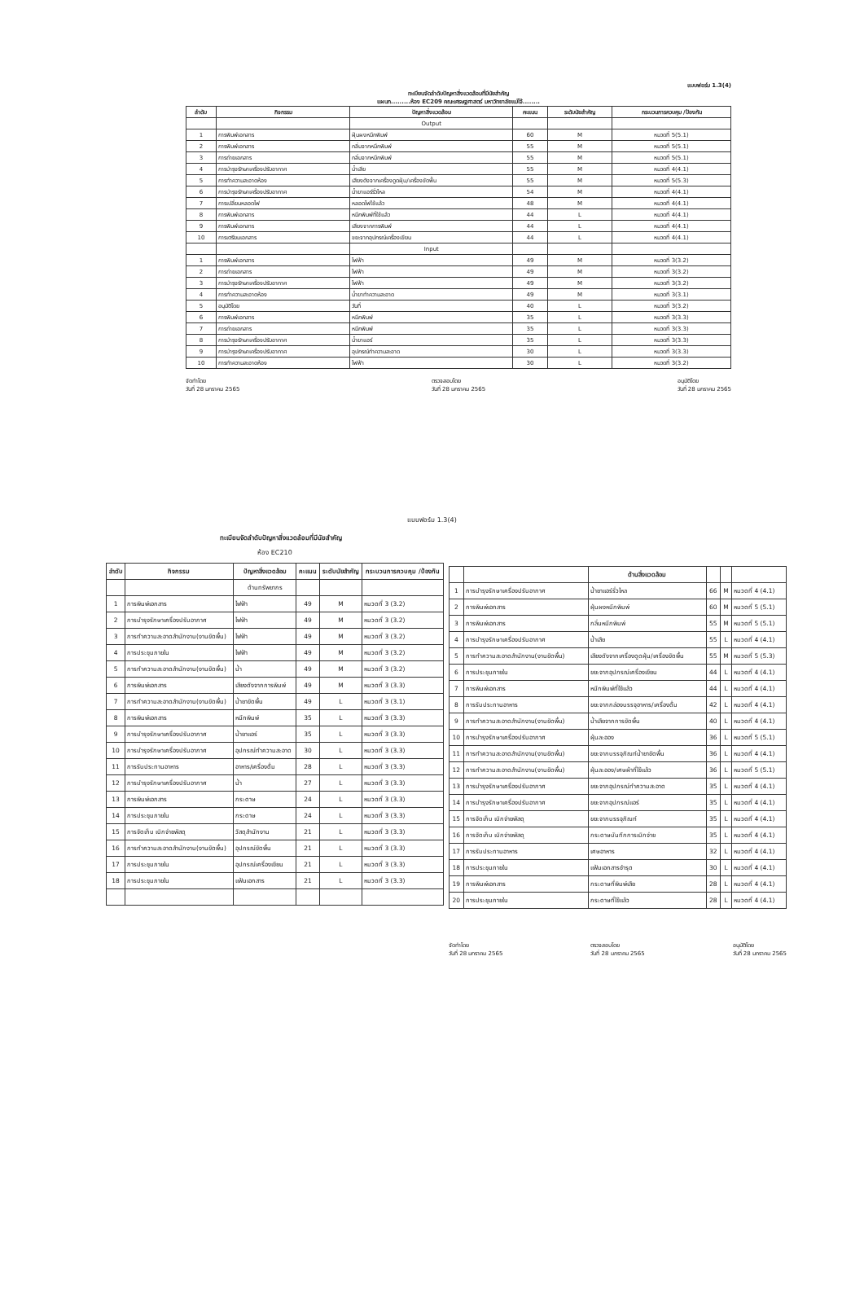แบบฟอร์ม 1.3(4)
ทะเบียนจัดลำดับปัญหาสิ่งแวดล้อมที่มีนัยสำคัญ
แผนก.........ห้อง EC209 คณะเศรษฐศาสตร์ มหาวิทยาลัยแม่โจ้........
| ลำดับ | กิจกรรม | ปัญหาสิ่งแวดล้อม | คะแนน | ระดับนัยสำคัญ | กระบวนการควบคุม /ป้องกัน |
| --- | --- | --- | --- | --- | --- |
| | | Output | | | |
| 1 | การพิมพ์เอกสาร | ฝุ่นผงหมึกพิมพ์ | 60 | M | หมวดที่ 5(5.1) |
| 2 | การพิมพ์เอกสาร | กลิ่นจากหมึกพิมพ์ | 55 | M | หมวดที่ 5(5.1) |
| 3 | การถ่ายเอกสาร | กลิ่นจากหมึกพิมพ์ | 55 | M | หมวดที่ 5(5.1) |
| 4 | การบำรุงรักษาเครื่องปรับอากาศ | น้ำเสีย | 55 | M | หมวดที่ 4(4.1) |
| 5 | การทำความสะอาดห้อง | เสียงดังจากเครื่องดูดฝุ่น/เครื่องขัดพื้น | 55 | M | หมวดที่ 5(5.3) |
| 6 | การบำรุงรักษาเครื่องปรับอากาศ | น้ำยาแอร์รั่วไหล | 54 | M | หมวดที่ 4(4.1) |
| 7 | การเปลี่ยนหลอดไฟ | หลอดไฟใช้แล้ว | 48 | M | หมวดที่ 4(4.1) |
| 8 | การพิมพ์เอกสาร | หมึกพิมพ์ที่ใช้แล้ว | 44 | L | หมวดที่ 4(4.1) |
| 9 | การพิมพ์เอกสาร | เสียงจากการพิมพ์ | 44 | L | หมวดที่ 4(4.1) |
| 10 | การเตรียมเอกสาร | ขยะจากอุปกรณ์เครื่องเขียน | 44 | L | หมวดที่ 4(4.1) |
| | | Input | | | |
| 1 | การพิมพ์เอกสาร | ไฟฟ้า | 49 | M | หมวดที่ 3(3.2) |
| 2 | การถ่ายเอกสาร | ไฟฟ้า | 49 | M | หมวดที่ 3(3.2) |
| 3 | การบำรุงรักษาเครื่องปรับอากาศ | ไฟฟ้า | 49 | M | หมวดที่ 3(3.2) |
| 4 | การทำความสะอาดห้อง | น้ำยาทำความสะอาด | 49 | M | หมวดที่ 3(3.1) |
| 5 | อนุมัติโดย | วันที่ | 40 | L | หมวดที่ 3(3.2) |
| 6 | การพิมพ์เอกสาร | หมึกพิมพ์ | 35 | L | หมวดที่ 3(3.3) |
| 7 | การถ่ายเอกสาร | หมึกพิมพ์ | 35 | L | หมวดที่ 3(3.3) |
| 8 | การบำรุงรักษาเครื่องปรับอากาศ | น้ำยาแอร์ | 35 | L | หมวดที่ 3(3.3) |
| 9 | การบำรุงรักษาเครื่องปรับอากาศ | อุปกรณ์ทำความสะอาด | 30 | L | หมวดที่ 3(3.3) |
| 10 | การทำความสะอาดห้อง | ไฟฟ้า | 30 | L | หมวดที่ 3(3.2) |
จัดทำโดย
วันที่ 28 มกราคม 2565 ตรวจสอบโดย
วันที่ 28 มกราคม 2565 อนุมัติโดย
วันที่ 28 มกราคม 2565
แบบฟอร์ม 1.3(4)
ทะเบียนจัดลำดับปัญหาสิ่งแวดล้อมที่มีนัยสำคัญ
ห้อง EC210
| ลำดับ | กิจกรรม | ปัญหาสิ่งแวดล้อม | คะแนน | ระดับนัยสำคัญ | กระบวนการควบคุม /ป้องกัน |
| --- | --- | --- | --- | --- | --- |
| | | ด้านทรัพยากร | | | |
| 1 | การพิมพ์เอกสาร | ไฟฟ้า | 49 | M | หมวดที่ 3 (3.2) |
| 2 | การบำรุงรักษาเครื่องปรับอากาศ | ไฟฟ้า | 49 | M | หมวดที่ 3 (3.2) |
| 3 | การทำความสะอาดสำนักงาน(งานขัดพื้น) | ไฟฟ้า | 49 | M | หมวดที่ 3 (3.2) |
| 4 | การประชุมภายใน | ไฟฟ้า | 49 | M | หมวดที่ 3 (3.2) |
| 5 | การทำความสะอาดสำนักงาน(งานขัดพื้น) | น้ำ | 49 | M | หมวดที่ 3 (3.2) |
| 6 | การพิมพ์เอกสาร | เสียงดังจากการพิมพ์ | 49 | M | หมวดที่ 3 (3.3) |
| 7 | การทำความสะอาดสำนักงาน(งานขัดพื้น) | น้ำยาขัดพื้น | 49 | L | หมวดที่ 3 (3.1) |
| 8 | การพิมพ์เอกสาร | หมึกพิมพ์ | 35 | L | หมวดที่ 3 (3.3) |
| 9 | การบำรุงรักษาเครื่องปรับอากาศ | น้ำยาแอร์ | 35 | L | หมวดที่ 3 (3.3) |
| 10 | การบำรุงรักษาเครื่องปรับอากาศ | อุปกรณ์ทำความสะอาด | 30 | L | หมวดที่ 3 (3.3) |
| 11 | การรับประทานอาหาร | อาหาร/เครื่องดื่ม | 28 | L | หมวดที่ 3 (3.3) |
| 12 | การบำรุงรักษาเครื่องปรับอากาศ | น้ำ | 27 | L | หมวดที่ 3 (3.3) |
| 13 | การพิมพ์เอกสาร | กระดาษ | 24 | L | หมวดที่ 3 (3.3) |
| 14 | การประชุมภายใน | กระดาษ | 24 | L | หมวดที่ 3 (3.3) |
| 15 | การจัดเก็บ เบิกจ่ายพัสดุ | วัสดุสำนักงาน | 21 | L | หมวดที่ 3 (3.3) |
| 16 | การทำความสะอาดสำนักงาน(งานขัดพื้น) | อุปกรณ์ขัดพื้น | 21 | L | หมวดที่ 3 (3.3) |
| 17 | การประชุมภายใน | อุปกรณ์เครื่องเขียน | 21 | L | หมวดที่ 3 (3.3) |
| 18 | การประชุมภายใน | แฟ้มเอกสาร | 21 | L | หมวดที่ 3 (3.3) |
| | | ด้านสิ่งแวดล้อม | | | |
| --- | --- | --- | --- | --- | --- |
| 1 | การบำรุงรักษาเครื่องปรับอากาศ | น้ำยาแอร์รั่วไหล | 66 | M | หมวดที่ 4 (4.1) |
| 2 | การพิมพ์เอกสาร | ฝุ่นผงหมึกพิมพ์ | 60 | M | หมวดที่ 5 (5.1) |
| 3 | การพิมพ์เอกสาร | กลิ่นหมึกพิมพ์ | 55 | M | หมวดที่ 5 (5.1) |
| 4 | การบำรุงรักษาเครื่องปรับอากาศ | น้ำเสีย | 55 | L | หมวดที่ 4 (4.1) |
| 5 | การทำความสะอาดสำนักงาน(งานขัดพื้น) | เสียงดังจากเครื่องดูดฝุ่น/เครื่องขัดพื้น | 55 | M | หมวดที่ 5 (5.3) |
| 6 | การประชุมภายใน | ขยะจากอุปกรณ์เครื่องเขียน | 44 | L | หมวดที่ 4 (4.1) |
| 7 | การพิมพ์เอกสาร | หมึกพิมพ์ที่ใช้แล้ว | 44 | L | หมวดที่ 4 (4.1) |
| 8 | การรับประทานอาหาร | ขยะจากกล่องบรรจุอาหาร/เครื่องดื่ม | 42 | L | หมวดที่ 4 (4.1) |
| 9 | การทำความสะอาดสำนักงาน(งานขัดพื้น) | น้ำเสียจากการขัดพื้น | 40 | L | หมวดที่ 4 (4.1) |
| 10 | การบำรุงรักษาเครื่องปรับอากาศ | ฝุ่นละออง | 36 | L | หมวดที่ 5 (5.1) |
| 11 | การทำความสะอาดสำนักงาน(งานขัดพื้น) | ขยะจากบรรจุภัณฑ์น้ำยาขัดพื้น | 36 | L | หมวดที่ 4 (4.1) |
| 12 | การทำความสะอาดสำนักงาน(งานขัดพื้น) | ฝุ่นละออง/เศษผ้าที่ใช้แล้ว | 36 | L | หมวดที่ 5 (5.1) |
| 13 | การบำรุงรักษาเครื่องปรับอากาศ | ขยะจากอุปกรณ์ทำความสะอาด | 35 | L | หมวดที่ 4 (4.1) |
| 14 | การบำรุงรักษาเครื่องปรับอากาศ | ขยะจากอุปกรณ์แอร์ | 35 | L | หมวดที่ 4 (4.1) |
| 15 | การจัดเก็บ เบิกจ่ายพัสดุ | ขยะจากบรรจุภัณฑ์ | 35 | L | หมวดที่ 4 (4.1) |
| 16 | การจัดเก็บ เบิกจ่ายพัสดุ | กระดาษบันทึกการเบิกจ่าย | 35 | L | หมวดที่ 4 (4.1) |
| 17 | การรับประทานอาหาร | เศษอาหาร | 32 | L | หมวดที่ 4 (4.1) |
| 18 | การประชุมภายใน | แฟ้มเอกสารชำรุด | 30 | L | หมวดที่ 4 (4.1) |
| 19 | การพิมพ์เอกสาร | กระดาษที่พิมพ์เสีย | 28 | L | หมวดที่ 4 (4.1) |
| 20 | การประชุมภายใน | กระดาษที่ใช้แล้ว | 28 | L | หมวดที่ 4 (4.1) |
จัดทำโดย
วันที่ 28 มกราคม 2565 ตรวจสอบโดย
วันที่ 28 มกราคม 2565 อนุมัติโดย
วันที่ 28 มกราคม 2565